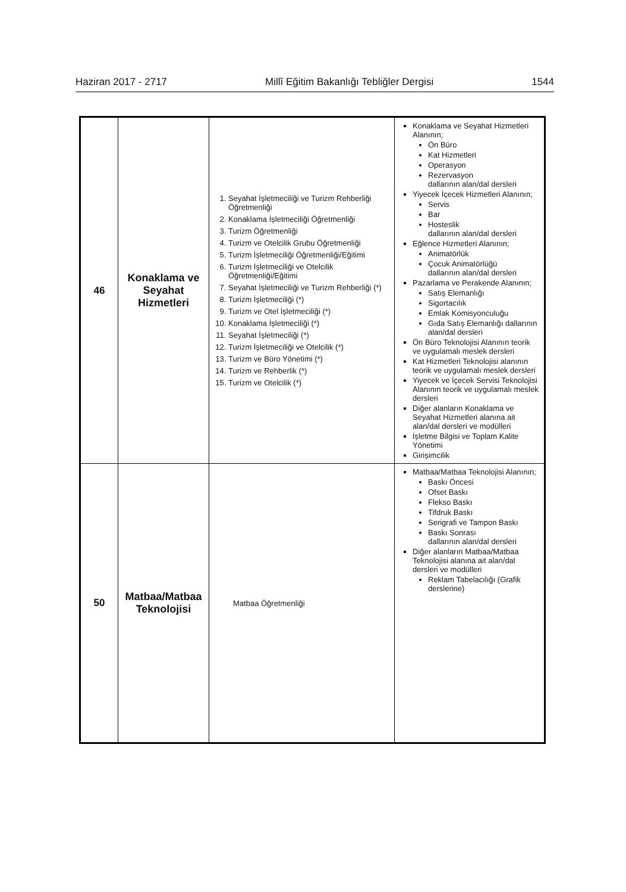Haziran 2017 - 2717 Millî Eğitim Bakanlığı Tebliğler Dergisi 1544
| 46 | Konaklama ve Seyahat Hizmetleri | 1. Seyahat İşletmeciliği ve Turizm Rehberliği Öğretmenliği 2. Konaklama İşletmeciliği Öğretmenliği 3. Turizm Öğretmenliği 4. Turizm ve Otelcilik Grubu Öğretmenliği 5. Turizm İşletmeciliği Öğretmenliği/Eğitimi 6. Turizm İşletmeciliği ve Otelcilik Öğretmenliği/Eğitimi 7. Seyahat İşletmeciliği ve Turizm Rehberliği (*) 8. Turizm İşletmeciliği (*) 9. Turizm ve Otel İşletmeciliği (*) 10. Konaklama İşletmeciliği (*) 11. Seyahat İşletmeciliği (*) 12. Turizm İşletmeciliği ve Otelcilik (*) 13. Turizm ve Büro Yönetimi (*) 14. Turizm ve Rehberlik (*) 15. Turizm ve Otelcilik (*) | Konaklama ve Seyahat Hizmetleri Alanının; Ön Büro Kat Hizmetleri Operasyon Rezervasyon dallarının alan/dal dersleri Yiyecek İçecek Hizmetleri Alanının; Servis Bar Hosteslik dallarının alan/dal dersleri Eğlence Hizmetleri Alanının; Animatörlük Çocuk Animatörlüğü dallarının alan/dal dersleri Pazarlama ve Perakende Alanının; Satış Elemanlığı Sigortacılık Emlak Komisyonculuğu Gıda Satış Elemanlığı dallarının alan/dal dersleri Ön Büro Teknolojisi Alanının teorik ve uygulamalı meslek dersleri Kat Hizmetleri Teknolojisi alanının teorik ve uygulamalı meslek dersleri Yiyecek ve İçecek Servisi Teknolojisi Alanının teorik ve uygulamalı meslek dersleri Diğer alanların Konaklama ve Seyahat Hizmetleri alanına ait alan/dal dersleri ve modülleri İşletme Bilgisi ve Toplam Kalite Yönetimi Girişimcilik |
| 50 | Matbaa/Matbaa Teknolojisi | Matbaa Öğretmenliği | Matbaa/Matbaa Teknolojisi Alanının; Baskı Öncesi Ofset Baskı Flekso Baskı Tifdruk Baskı Serigrafi ve Tampon Baskı Baskı Sonrası dallarının alan/dal dersleri Diğer alanların Matbaa/Matbaa Teknolojisi alanına ait alan/dal dersleri ve modülleri Reklam Tabelacılığı (Grafik derslerine) |